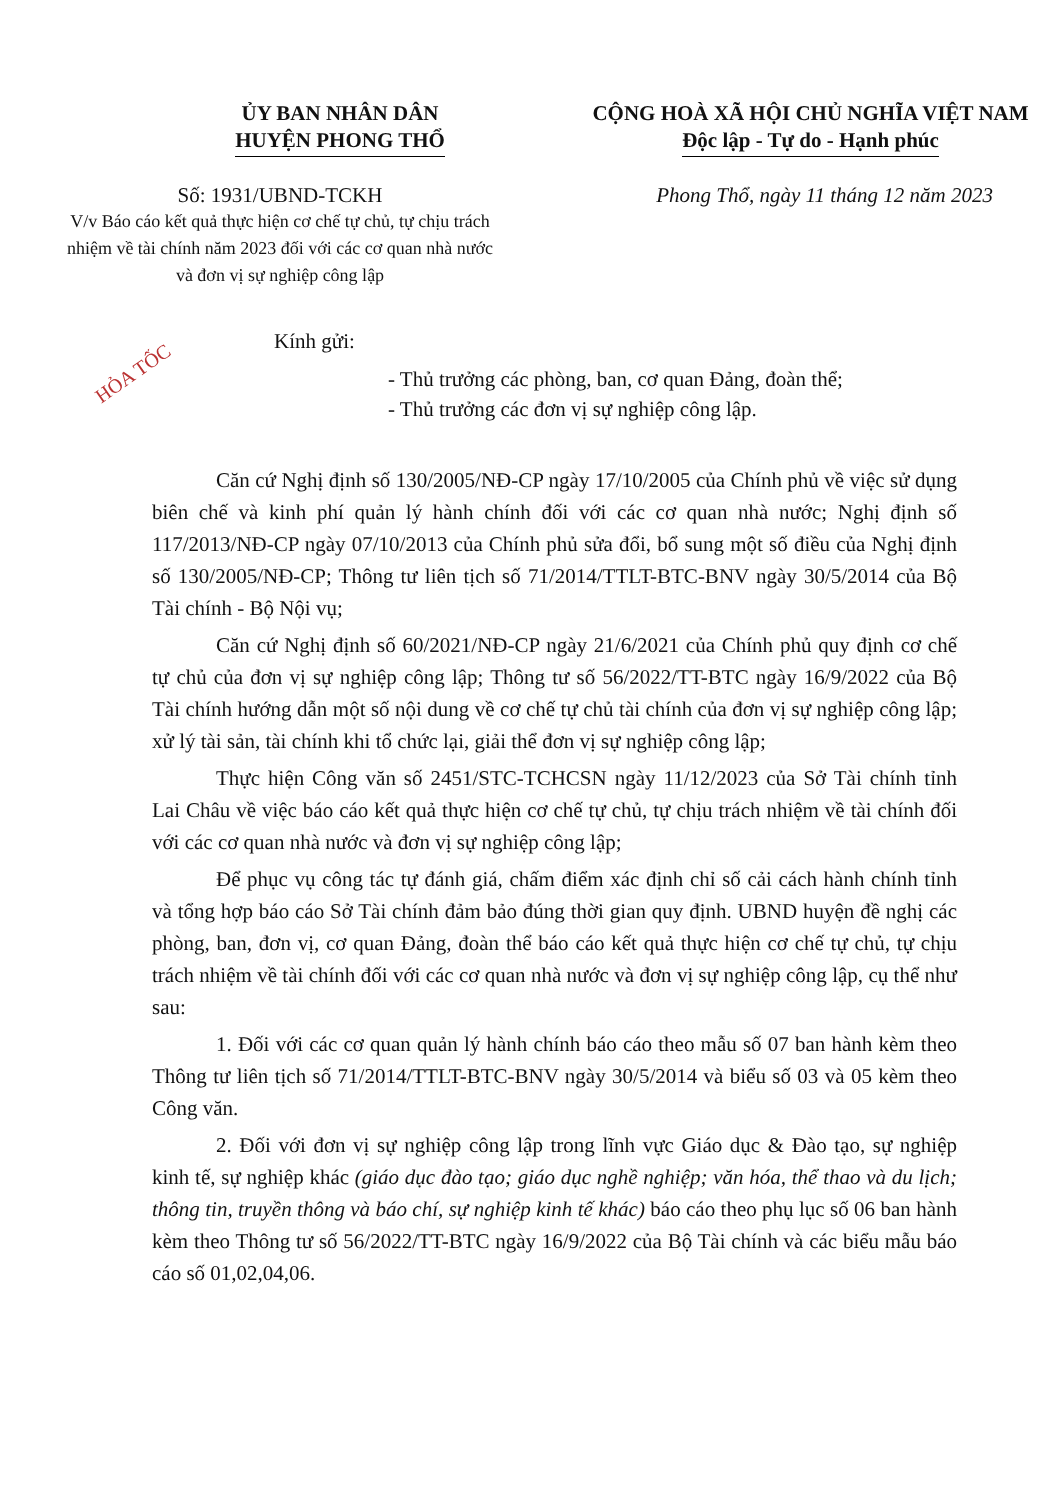ỦY BAN NHÂN DÂN
HUYỆN PHONG THỔ
CỘNG HOÀ XÃ HỘI CHỦ NGHĨA VIỆT NAM
Độc lập - Tự do - Hạnh phúc
Số: 1931/UBND-TCKH
V/v Báo cáo kết quả thực hiện cơ chế tự chủ, tự chịu trách nhiệm về tài chính năm 2023 đối với các cơ quan nhà nước và đơn vị sự nghiệp công lập
Phong Thổ, ngày 11 tháng 12 năm 2023
Kính gửi:
- Thủ trưởng các phòng, ban, cơ quan Đảng, đoàn thể;
- Thủ trưởng các đơn vị sự nghiệp công lập.
Căn cứ Nghị định số 130/2005/NĐ-CP ngày 17/10/2005 của Chính phủ về việc sử dụng biên chế và kinh phí quản lý hành chính đối với các cơ quan nhà nước; Nghị định số 117/2013/NĐ-CP ngày 07/10/2013 của Chính phủ sửa đổi, bổ sung một số điều của Nghị định số 130/2005/NĐ-CP; Thông tư liên tịch số 71/2014/TTLT-BTC-BNV ngày 30/5/2014 của Bộ Tài chính - Bộ Nội vụ;
Căn cứ Nghị định số 60/2021/NĐ-CP ngày 21/6/2021 của Chính phủ quy định cơ chế tự chủ của đơn vị sự nghiệp công lập; Thông tư số 56/2022/TT-BTC ngày 16/9/2022 của Bộ Tài chính hướng dẫn một số nội dung về cơ chế tự chủ tài chính của đơn vị sự nghiệp công lập; xử lý tài sản, tài chính khi tổ chức lại, giải thể đơn vị sự nghiệp công lập;
Thực hiện Công văn số 2451/STC-TCHCSN ngày 11/12/2023 của Sở Tài chính tỉnh Lai Châu về việc báo cáo kết quả thực hiện cơ chế tự chủ, tự chịu trách nhiệm về tài chính đối với các cơ quan nhà nước và đơn vị sự nghiệp công lập;
Để phục vụ công tác tự đánh giá, chấm điểm xác định chỉ số cải cách hành chính tỉnh và tổng hợp báo cáo Sở Tài chính đảm bảo đúng thời gian quy định. UBND huyện đề nghị các phòng, ban, đơn vị, cơ quan Đảng, đoàn thể báo cáo kết quả thực hiện cơ chế tự chủ, tự chịu trách nhiệm về tài chính đối với các cơ quan nhà nước và đơn vị sự nghiệp công lập, cụ thể như sau:
1. Đối với các cơ quan quản lý hành chính báo cáo theo mẫu số 07 ban hành kèm theo Thông tư liên tịch số 71/2014/TTLT-BTC-BNV ngày 30/5/2014 và biểu số 03 và 05 kèm theo Công văn.
2. Đối với đơn vị sự nghiệp công lập trong lĩnh vực Giáo dục & Đào tạo, sự nghiệp kinh tế, sự nghiệp khác (giáo dục đào tạo; giáo dục nghề nghiệp; văn hóa, thể thao và du lịch; thông tin, truyền thông và báo chí, sự nghiệp kinh tế khác) báo cáo theo phụ lục số 06 ban hành kèm theo Thông tư số 56/2022/TT-BTC ngày 16/9/2022 của Bộ Tài chính và các biểu mẫu báo cáo số 01,02,04,06.
HỎA TỐC